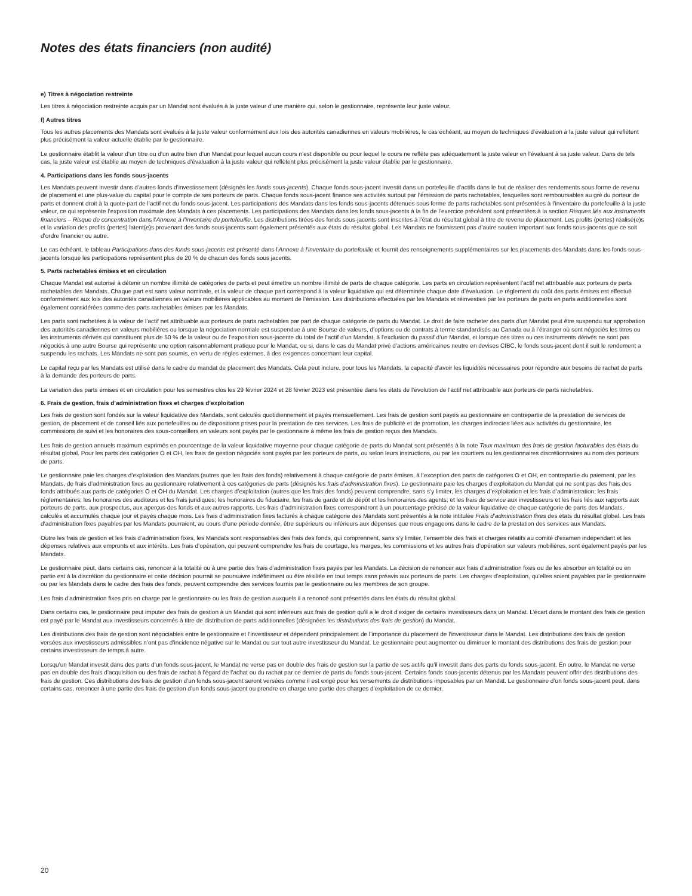Notes des états financiers (non audité)
e) Titres à négociation restreinte
Les titres à négociation restreinte acquis par un Mandat sont évalués à la juste valeur d’une manière qui, selon le gestionnaire, représente leur juste valeur.
f) Autres titres
Tous les autres placements des Mandats sont évalués à la juste valeur conformément aux lois des autorités canadiennes en valeurs mobilières, le cas échéant, au moyen de techniques d’évaluation à la juste valeur qui reflètent plus précisément la valeur actuelle établie par le gestionnaire.
Le gestionnaire établit la valeur d’un titre ou d’un autre bien d’un Mandat pour lequel aucun cours n’est disponible ou pour lequel le cours ne reflète pas adéquatement la juste valeur en l’évaluant à sa juste valeur. Dans de tels cas, la juste valeur est établie au moyen de techniques d’évaluation à la juste valeur qui reflètent plus précisément la juste valeur établie par le gestionnaire.
4. Participations dans les fonds sous-jacents
Les Mandats peuvent investir dans d’autres fonds d’investissement (désignés les fonds sous-jacents). Chaque fonds sous-jacent investit dans un portefeuille d’actifs dans le but de réaliser des rendements sous forme de revenu de placement et une plus-value du capital pour le compte de ses porteurs de parts. Chaque fonds sous-jacent finance ses activités surtout par l’émission de parts rachetables, lesquelles sont remboursables au gré du porteur de parts et donnent droit à la quote-part de l’actif net du fonds sous-jacent. Les participations des Mandats dans les fonds sous-jacents détenues sous forme de parts rachetables sont présentées à l’inventaire du portefeuille à la juste valeur, ce qui représente l’exposition maximale des Mandats à ces placements. Les participations des Mandats dans les fonds sous-jacents à la fin de l’exercice précédent sont présentées à la section Risques liés aux instruments financiers – Risque de concentration dans l’Annexe à l’inventaire du portefeuille. Les distributions tirées des fonds sous-jacents sont inscrites à l’état du résultat global à titre de revenu de placement. Les profits (pertes) réalisé(e)s et la variation des profits (pertes) latent(e)s provenant des fonds sous-jacents sont également présentés aux états du résultat global. Les Mandats ne fournissent pas d’autre soutien important aux fonds sous-jacents que ce soit d’ordre financier ou autre.
Le cas échéant, le tableau Participations dans des fonds sous-jacents est présenté dans l’Annexe à l’inventaire du portefeuille et fournit des renseignements supplémentaires sur les placements des Mandats dans les fonds sous-jacents lorsque les participations représentent plus de 20 % de chacun des fonds sous jacents.
5. Parts rachetables émises et en circulation
Chaque Mandat est autorisé à détenir un nombre illimité de catégories de parts et peut émettre un nombre illimité de parts de chaque catégorie. Les parts en circulation représentent l’actif net attribuable aux porteurs de parts rachetables des Mandats. Chaque part est sans valeur nominale, et la valeur de chaque part correspond à la valeur liquidative qui est déterminée chaque date d’évaluation. Le règlement du coût des parts émises est effectué conformément aux lois des autorités canadiennes en valeurs mobilières applicables au moment de l’émission. Les distributions effectuées par les Mandats et réinvesties par les porteurs de parts en parts additionnelles sont également considérées comme des parts rachetables émises par les Mandats.
Les parts sont rachetées à la valeur de l’actif net attribuable aux porteurs de parts rachetables par part de chaque catégorie de parts du Mandat. Le droit de faire racheter des parts d’un Mandat peut être suspendu sur approbation des autorités canadiennes en valeurs mobilières ou lorsque la négociation normale est suspendue à une Bourse de valeurs, d’options ou de contrats à terme standardisés au Canada ou à l’étranger où sont négociés les titres ou les instruments dérivés qui constituent plus de 50 % de la valeur ou de l’exposition sous-jacente du total de l’actif d’un Mandat, à l’exclusion du passif d’un Mandat, et lorsque ces titres ou ces instruments dérivés ne sont pas négociés à une autre Bourse qui représente une option raisonnablement pratique pour le Mandat, ou si, dans le cas du Mandat privé d’actions américaines neutre en devises CIBC, le fonds sous-jacent dont il suit le rendement a suspendu les rachats. Les Mandats ne sont pas soumis, en vertu de règles externes, à des exigences concernant leur capital.
Le capital reçu par les Mandats est utilisé dans le cadre du mandat de placement des Mandats. Cela peut inclure, pour tous les Mandats, la capacité d’avoir les liquidités nécessaires pour répondre aux besoins de rachat de parts à la demande des porteurs de parts.
La variation des parts émises et en circulation pour les semestres clos les 29 février 2024 et 28 février 2023 est présentée dans les états de l’évolution de l’actif net attribuable aux porteurs de parts rachetables.
6. Frais de gestion, frais d’administration fixes et charges d’exploitation
Les frais de gestion sont fondés sur la valeur liquidative des Mandats, sont calculés quotidiennement et payés mensuellement. Les frais de gestion sont payés au gestionnaire en contrepartie de la prestation de services de gestion, de placement et de conseil liés aux portefeuilles ou de dispositions prises pour la prestation de ces services. Les frais de publicité et de promotion, les charges indirectes liées aux activités du gestionnaire, les commissions de suivi et les honoraires des sous-conseillers en valeurs sont payés par le gestionnaire à même les frais de gestion reçus des Mandats.
Les frais de gestion annuels maximum exprimés en pourcentage de la valeur liquidative moyenne pour chaque catégorie de parts du Mandat sont présentés à la note Taux maximum des frais de gestion facturables des états du résultat global. Pour les parts des catégories O et OH, les frais de gestion négociés sont payés par les porteurs de parts, ou selon leurs instructions, ou par les courtiers ou les gestionnaires discrétionnaires au nom des porteurs de parts.
Le gestionnaire paie les charges d’exploitation des Mandats (autres que les frais des fonds) relativement à chaque catégorie de parts émises, à l’exception des parts de catégories O et OH, en contrepartie du paiement, par les Mandats, de frais d’administration fixes au gestionnaire relativement à ces catégories de parts (désignés les frais d’administration fixes). Le gestionnaire paie les charges d’exploitation du Mandat qui ne sont pas des frais des fonds attribués aux parts de catégories O et OH du Mandat. Les charges d’exploitation (autres que les frais des fonds) peuvent comprendre, sans s’y limiter, les charges d’exploitation et les frais d’administration; les frais réglementaires; les honoraires des auditeurs et les frais juridiques; les honoraires du fiduciaire, les frais de garde et de dépôt et les honoraires des agents; et les frais de service aux investisseurs et les frais liés aux rapports aux porteurs de parts, aux prospectus, aux aperçus des fonds et aux autres rapports. Les frais d’administration fixes correspondront à un pourcentage précisé de la valeur liquidative de chaque catégorie de parts des Mandats, calculés et accumulés chaque jour et payés chaque mois. Les frais d’administration fixes facturés à chaque catégorie des Mandats sont présentés à la note intitulée Frais d’administration fixes des états du résultat global. Les frais d’administration fixes payables par les Mandats pourraient, au cours d’une période donnée, être supérieurs ou inférieurs aux dépenses que nous engageons dans le cadre de la prestation des services aux Mandats.
Outre les frais de gestion et les frais d’administration fixes, les Mandats sont responsables des frais des fonds, qui comprennent, sans s’y limiter, l’ensemble des frais et charges relatifs au comité d’examen indépendant et les dépenses relatives aux emprunts et aux intérêts. Les frais d’opération, qui peuvent comprendre les frais de courtage, les marges, les commissions et les autres frais d’opération sur valeurs mobilières, sont également payés par les Mandats.
Le gestionnaire peut, dans certains cas, renoncer à la totalité ou à une partie des frais d’administration fixes payés par les Mandats. La décision de renoncer aux frais d’administration fixes ou de les absorber en totalité ou en partie est à la discrétion du gestionnaire et cette décision pourrait se poursuivre indéfiniment ou être résiliée en tout temps sans préavis aux porteurs de parts. Les charges d’exploitation, qu’elles soient payables par le gestionnaire ou par les Mandats dans le cadre des frais des fonds, peuvent comprendre des services fournis par le gestionnaire ou les membres de son groupe.
Les frais d’administration fixes pris en charge par le gestionnaire ou les frais de gestion auxquels il a renoncé sont présentés dans les états du résultat global.
Dans certains cas, le gestionnaire peut imputer des frais de gestion à un Mandat qui sont inférieurs aux frais de gestion qu’il a le droit d’exiger de certains investisseurs dans un Mandat. L’écart dans le montant des frais de gestion est payé par le Mandat aux investisseurs concernés à titre de distribution de parts additionnelles (désignées les distributions des frais de gestion) du Mandat.
Les distributions des frais de gestion sont négociables entre le gestionnaire et l’investisseur et dépendent principalement de l’importance du placement de l’investisseur dans le Mandat. Les distributions des frais de gestion versées aux investisseurs admissibles n’ont pas d’incidence négative sur le Mandat ou sur tout autre investisseur du Mandat. Le gestionnaire peut augmenter ou diminuer le montant des distributions des frais de gestion pour certains investisseurs de temps à autre.
Lorsqu’un Mandat investit dans des parts d’un fonds sous-jacent, le Mandat ne verse pas en double des frais de gestion sur la partie de ses actifs qu’il investit dans des parts du fonds sous-jacent. En outre, le Mandat ne verse pas en double des frais d’acquisition ou des frais de rachat à l’égard de l’achat ou du rachat par ce dernier de parts du fonds sous-jacent. Certains fonds sous-jacents détenus par les Mandats peuvent offrir des distributions des frais de gestion. Ces distributions des frais de gestion d’un fonds sous-jacent seront versées comme il est exigé pour les versements de distributions imposables par un Mandat. Le gestionnaire d’un fonds sous-jacent peut, dans certains cas, renoncer à une partie des frais de gestion d’un fonds sous-jacent ou prendre en charge une partie des charges d’exploitation de ce dernier.
20